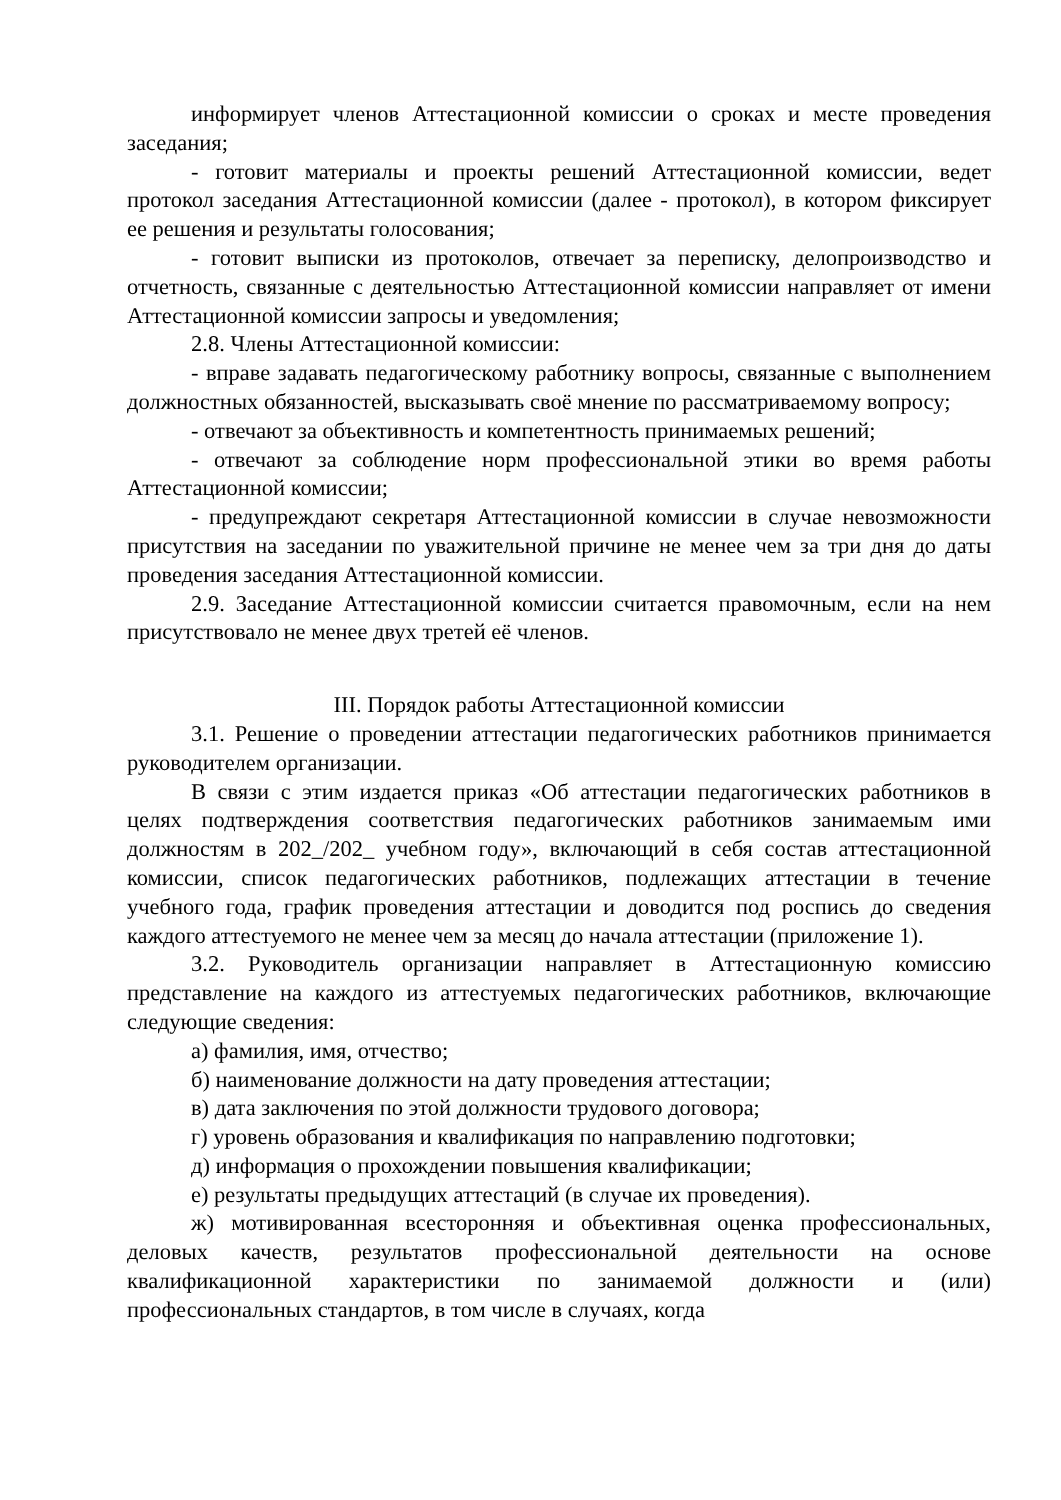информирует членов Аттестационной комиссии о сроках и месте проведения заседания;
- готовит материалы и проекты решений Аттестационной комиссии, ведет протокол заседания Аттестационной комиссии (далее - протокол), в котором фиксирует ее решения и результаты голосования;
- готовит выписки из протоколов, отвечает за переписку, делопроизводство и отчетность, связанные с деятельностью Аттестационной комиссии направляет от имени Аттестационной комиссии запросы и уведомления;
2.8. Члены Аттестационной комиссии:
- вправе задавать педагогическому работнику вопросы, связанные с выполнением должностных обязанностей, высказывать своё мнение по рассматриваемому вопросу;
- отвечают за объективность и компетентность принимаемых решений;
- отвечают за соблюдение норм профессиональной этики во время работы Аттестационной комиссии;
- предупреждают секретаря Аттестационной комиссии в случае невозможности присутствия на заседании по уважительной причине не менее чем за три дня до даты проведения заседания Аттестационной комиссии.
2.9. Заседание Аттестационной комиссии считается правомочным, если на нем присутствовало не менее двух третей её членов.
III. Порядок работы Аттестационной комиссии
3.1. Решение о проведении аттестации педагогических работников принимается руководителем организации.
В связи с этим издается приказ «Об аттестации педагогических работников в целях подтверждения соответствия педагогических работников занимаемым ими должностям в 202_/202_ учебном году», включающий в себя состав аттестационной комиссии, список педагогических работников, подлежащих аттестации в течение учебного года, график проведения аттестации и доводится под роспись до сведения каждого аттестуемого не менее чем за месяц до начала аттестации (приложение 1).
3.2. Руководитель организации направляет в Аттестационную комиссию представление на каждого из аттестуемых педагогических работников, включающие следующие сведения:
а) фамилия, имя, отчество;
б) наименование должности на дату проведения аттестации;
в) дата заключения по этой должности трудового договора;
г) уровень образования и квалификация по направлению подготовки;
д) информация о прохождении повышения квалификации;
е) результаты предыдущих аттестаций (в случае их проведения).
ж) мотивированная всесторонняя и объективная оценка профессиональных, деловых качеств, результатов профессиональной деятельности на основе квалификационной характеристики по занимаемой должности и (или) профессиональных стандартов, в том числе в случаях, когда